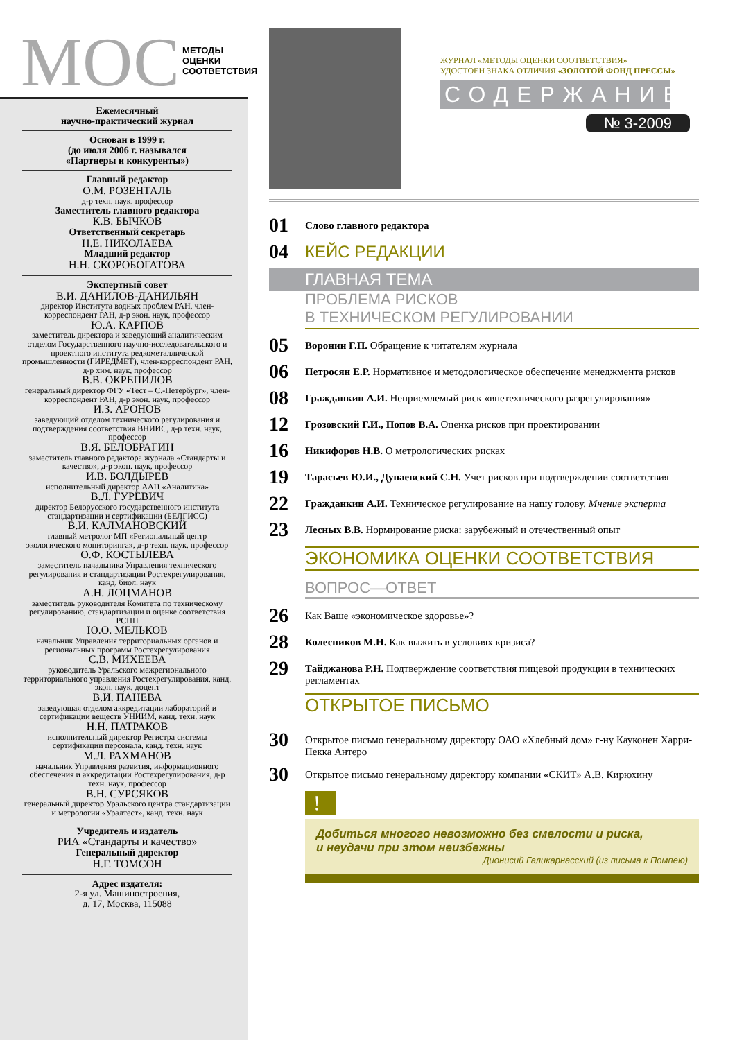МОС МЕТОДЫ
ОЦЕНКИ
СООТВЕТСТВИЯ
Ежемесячный
научно-практический журнал
Основан в 1999 г.
(до июля 2006 г. назывался
«Партнеры и конкуренты»)
Главный редактор
О.М. РОЗЕНТАЛЬ
д-р техн. наук, профессор
Заместитель главного редактора
К.В. БЫЧКОВ
Ответственный секретарь
Н.Е. НИКОЛАЕВА
Младший редактор
Н.Н. СКОРОБОГАТОВА
Экспертный совет
В.И. ДАНИЛОВ-ДАНИЛЬЯН
директор Института водных проблем РАН, член-корреспондент РАН, д-р экон. наук, профессор
Ю.А. КАРПОВ
заместитель директора и заведующий аналитическим отделом Государственного научно-исследовательского и проектного института редкометаллической промышленности (ГИРЕДМЕТ), член-корреспондент РАН, д-р хим. наук, профессор
В.В. ОКРЕПИЛОВ
генеральный директор ФГУ «Тест – С.-Петербург», член-корреспондент РАН, д-р экон. наук, профессор
И.З. АРОНОВ
заведующий отделом технического регулирования и подтверждения соответствия ВНИИС, д-р техн. наук, профессор
В.Я. БЕЛОБРАГИН
заместитель главного редактора журнала «Стандарты и качество», д-р экон. наук, профессор
И.В. БОЛДЫРЕВ
исполнительный директор ААЦ «Аналитика»
В.Л. ГУРЕВИЧ
директор Белорусского государственного института стандартизации и сертификации (БЕЛГИСС)
В.И. КАЛМАНОВСКИЙ
главный метролог МП «Региональный центр экологического мониторинга», д-р техн. наук, профессор
О.Ф. КОСТЫЛЕВА
заместитель начальника Управления технического регулирования и стандартизации Ростехрегулирования, канд. биол. наук
А.Н. ЛОЦМАНОВ
заместитель руководителя Комитета по техническому регулированию, стандартизации и оценке соответствия РСПП
Ю.О. МЕЛЬКОВ
начальник Управления территориальных органов и региональных программ Ростехрегулирования
С.В. МИХЕЕВА
руководитель Уральского межрегионального территориального управления Ростехрегулирования, канд. экон. наук, доцент
В.И. ПАНЕВА
заведующая отделом аккредитации лабораторий и сертификации веществ УНИИМ, канд. техн. наук
Н.Н. ПАТРАКОВ
исполнительный директор Регистра системы сертификации персонала, канд. техн. наук
М.Л. РАХМАНОВ
начальник Управления развития, информационного обеспечения и аккредитации Ростехрегулирования, д-р техн. наук, профессор
В.Н. СУРСЯКОВ
генеральный директор Уральского центра стандартизации и метрологии «Уралтест», канд. техн. наук
Учредитель и издатель
РИА «Стандарты и качество»
Генеральный директор
Н.Г. ТОМСОН
Адрес издателя:
2-я ул. Машиностроения,
д. 17, Москва, 115088
ЖУРНАЛ «МЕТОДЫ ОЦЕНКИ СООТВЕТСТВИЯ»
УДОСТОЕН ЗНАКА ОТЛИЧИЯ «ЗОЛОТОЙ ФОНД ПРЕССЫ»
СОДЕРЖАНИЕ
№ 3-2009
01 Слово главного редактора
04 КЕЙС РЕДАКЦИИ
ГЛАВНАЯ ТЕМА
ПРОБЛЕМА РИСКОВ
В ТЕХНИЧЕСКОМ РЕГУЛИРОВАНИИ
05 Воронин Г.П. Обращение к читателям журнала
06 Петросян Е.Р. Нормативное и методологическое обеспечение менеджмента рисков
08 Гражданкин А.И. Неприемлемый риск «внетехнического разрегулирования»
12 Грозовский Г.И., Попов В.А. Оценка рисков при проектировании
16 Никифоров Н.В. О метрологических рисках
19 Тарасьев Ю.И., Дунаевский С.Н. Учет рисков при подтверждении соответствия
22 Гражданкин А.И. Техническое регулирование на нашу голову. Мнение эксперта
23 Лесных В.В. Нормирование риска: зарубежный и отечественный опыт
ЭКОНОМИКА ОЦЕНКИ СООТВЕТСТВИЯ
ВОПРОС—ОТВЕТ
26 Как Ваше «экономическое здоровье»?
28 Колесников М.Н. Как выжить в условиях кризиса?
29 Тайджанова Р.Н. Подтверждение соответствия пищевой продукции в технических регламентах
ОТКРЫТОЕ ПИСЬМО
30 Открытое письмо генеральному директору ОАО «Хлебный дом» г-ну Кауконен Харри-Пекка Антеро
30 Открытое письмо генеральному директору компании «СКИТ» А.В. Кирюхину
!
Добиться многого невозможно без смелости и риска,
и неудачи при этом неизбежны
Дионисий Галикарнасский (из письма к Помпею)